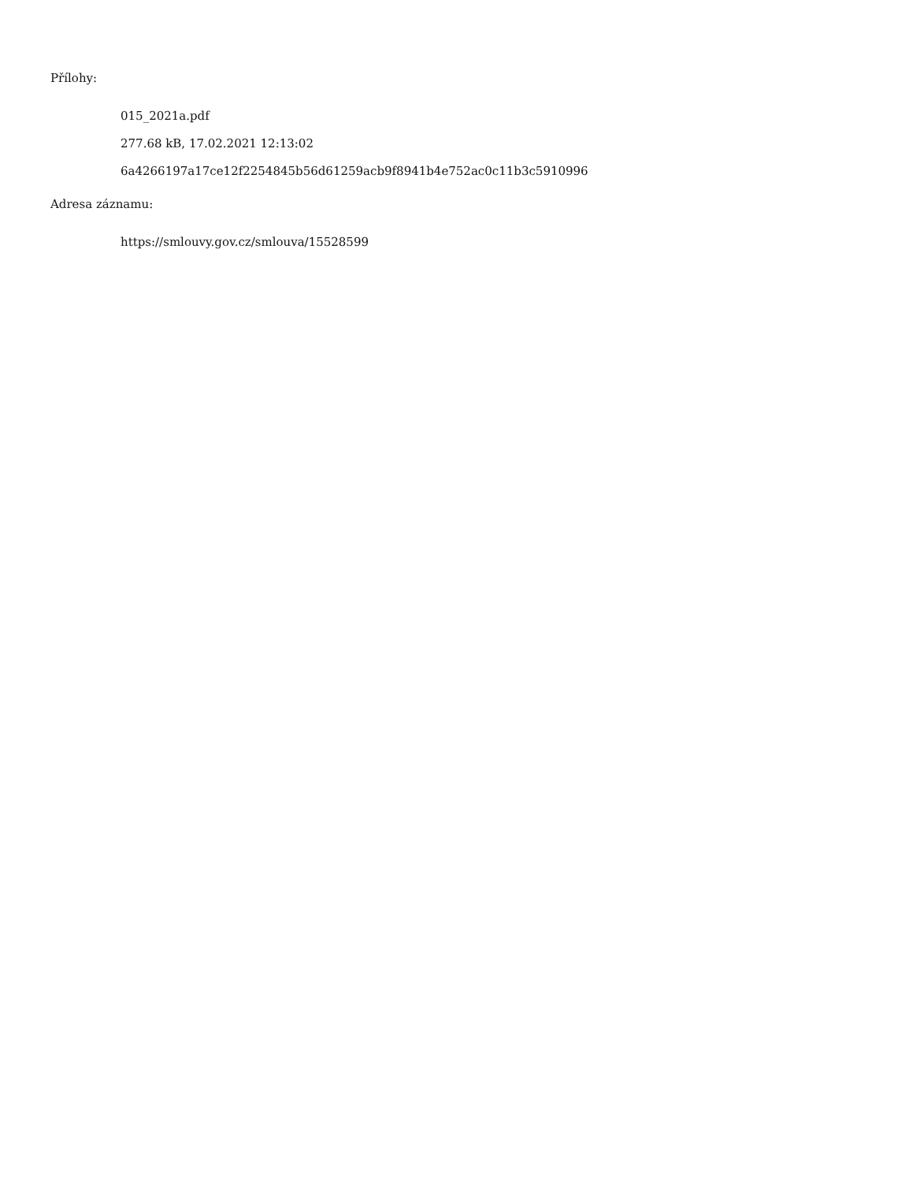Přílohy:
015_2021a.pdf
277.68 kB, 17.02.2021 12:13:02
6a4266197a17ce12f2254845b56d61259acb9f8941b4e752ac0c11b3c5910996
Adresa záznamu:
https://smlouvy.gov.cz/smlouva/15528599